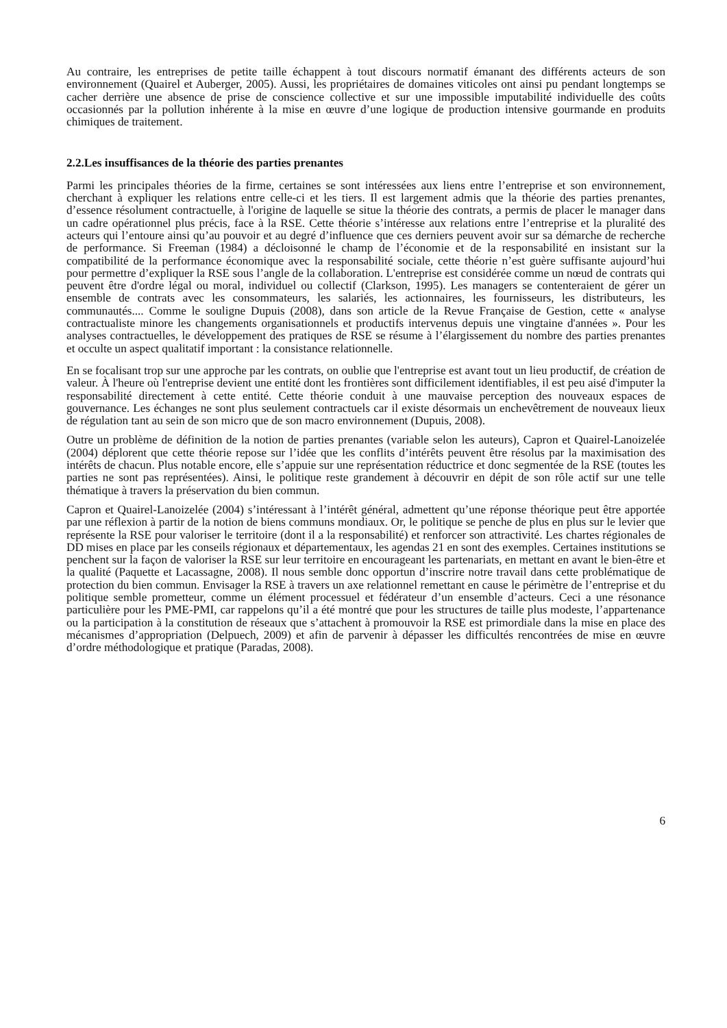Au contraire, les entreprises de petite taille échappent à tout discours normatif émanant des différents acteurs de son environnement (Quairel et Auberger, 2005). Aussi, les propriétaires de domaines viticoles ont ainsi pu pendant longtemps se cacher derrière une absence de prise de conscience collective et sur une impossible imputabilité individuelle des coûts occasionnés par la pollution inhérente à la mise en œuvre d’une logique de production intensive gourmande en produits chimiques de traitement.
2.2.Les insuffisances de la théorie des parties prenantes
Parmi les principales théories de la firme, certaines se sont intéressées aux liens entre l’entreprise et son environnement, cherchant à expliquer les relations entre celle-ci et les tiers. Il est largement admis que la théorie des parties prenantes, d’essence résolument contractuelle, à l'origine de laquelle se situe la théorie des contrats, a permis de placer le manager dans un cadre opérationnel plus précis, face à la RSE. Cette théorie s’intéresse aux relations entre l’entreprise et la pluralité des acteurs qui l’entoure ainsi qu’au pouvoir et au degré d’influence que ces derniers peuvent avoir sur sa démarche de recherche de performance. Si Freeman (1984) a décloisonné le champ de l’économie et de la responsabilité en insistant sur la compatibilité de la performance économique avec la responsabilité sociale, cette théorie n’est guère suffisante aujourd’hui pour permettre d’expliquer la RSE sous l’angle de la collaboration. L'entreprise est considérée comme un nœud de contrats qui peuvent être d'ordre légal ou moral, individuel ou collectif (Clarkson, 1995). Les managers se contenteraient de gérer un ensemble de contrats avec les consommateurs, les salariés, les actionnaires, les fournisseurs, les distributeurs, les communautés.... Comme le souligne Dupuis (2008), dans son article de la Revue Française de Gestion, cette « analyse contractualiste minore les changements organisationnels et productifs intervenus depuis une vingtaine d'années ». Pour les analyses contractuelles, le développement des pratiques de RSE se résume à l’élargissement du nombre des parties prenantes et occulte un aspect qualitatif important : la consistance relationnelle.
En se focalisant trop sur une approche par les contrats, on oublie que l'entreprise est avant tout un lieu productif, de création de valeur. À l'heure où l'entreprise devient une entité dont les frontières sont difficilement identifiables, il est peu aisé d'imputer la responsabilité directement à cette entité. Cette théorie conduit à une mauvaise perception des nouveaux espaces de gouvernance. Les échanges ne sont plus seulement contractuels car il existe désormais un enchevêtrement de nouveaux lieux de régulation tant au sein de son micro que de son macro environnement (Dupuis, 2008).
Outre un problème de définition de la notion de parties prenantes (variable selon les auteurs), Capron et Quairel-Lanoizelée (2004) déplorent que cette théorie repose sur l’idée que les conflits d’intérêts peuvent être résolus par la maximisation des intérêts de chacun. Plus notable encore, elle s’appuie sur une représentation réductrice et donc segmentée de la RSE (toutes les parties ne sont pas représentées). Ainsi, le politique reste grandement à découvrir en dépit de son rôle actif sur une telle thématique à travers la préservation du bien commun.
Capron et Quairel-Lanoizelée (2004) s’intéressant à l’intérêt général, admettent qu’une réponse théorique peut être apportée par une réflexion à partir de la notion de biens communs mondiaux. Or, le politique se penche de plus en plus sur le levier que représente la RSE pour valoriser le territoire (dont il a la responsabilité) et renforcer son attractivité. Les chartes régionales de DD mises en place par les conseils régionaux et départementaux, les agendas 21 en sont des exemples. Certaines institutions se penchent sur la façon de valoriser la RSE sur leur territoire en encourageant les partenariats, en mettant en avant le bien-être et la qualité (Paquette et Lacassagne, 2008). Il nous semble donc opportun d’inscrire notre travail dans cette problématique de protection du bien commun. Envisager la RSE à travers un axe relationnel remettant en cause le périmètre de l’entreprise et du politique semble prometteur, comme un élément processuel et fédérateur d’un ensemble d’acteurs. Ceci a une résonance particulière pour les PME-PMI, car rappelons qu’il a été montré que pour les structures de taille plus modeste, l’appartenance ou la participation à la constitution de réseaux que s’attachent à promouvoir la RSE est primordiale dans la mise en place des mécanismes d’appropriation (Delpuech, 2009) et afin de parvenir à dépasser les difficultés rencontrées de mise en œuvre d’ordre méthodologique et pratique (Paradas, 2008).
6